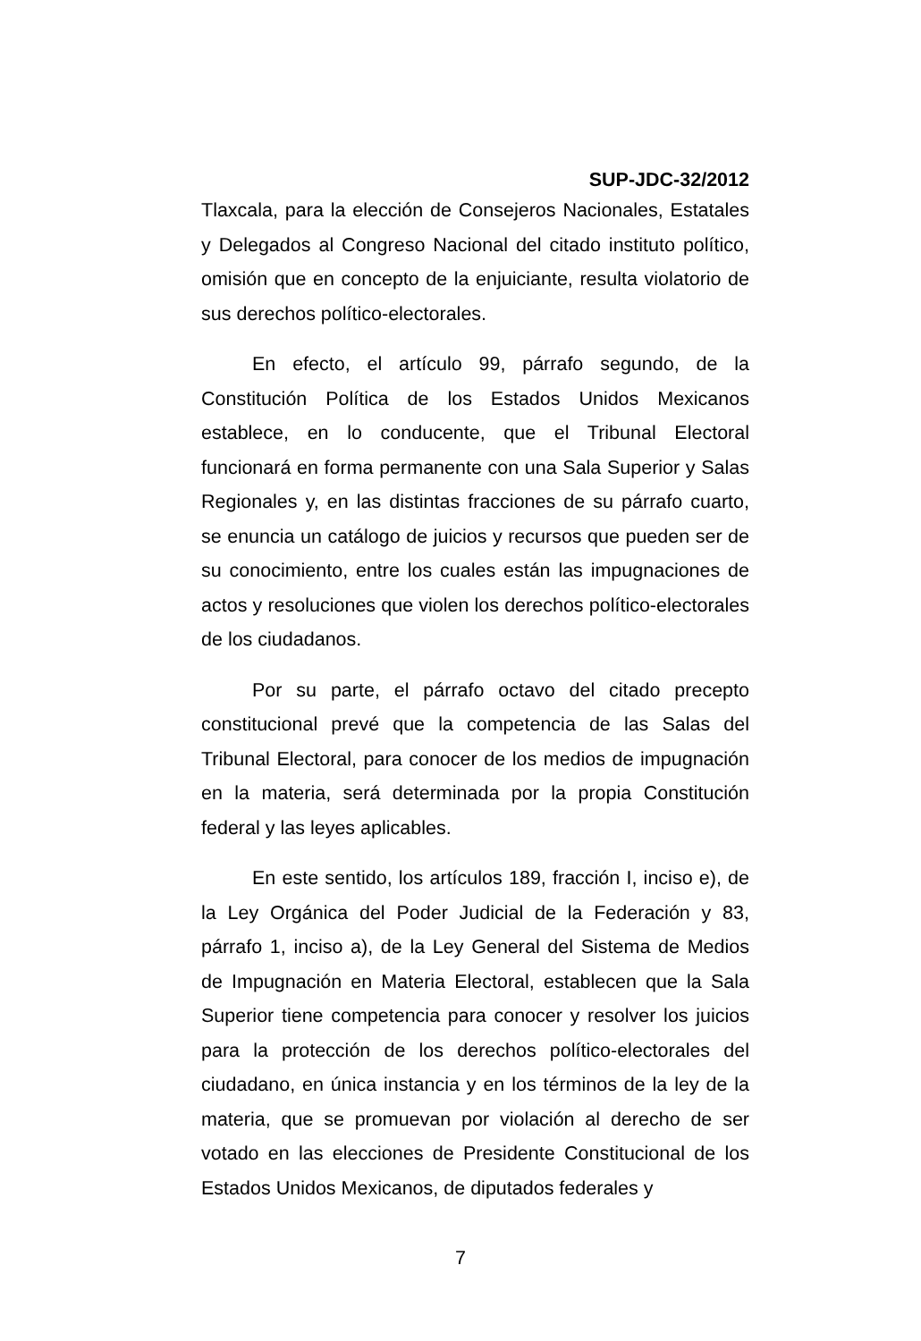SUP-JDC-32/2012
Tlaxcala, para la elección de Consejeros Nacionales, Estatales y Delegados al Congreso Nacional del citado instituto político, omisión que en concepto de la enjuiciante, resulta violatorio de sus derechos político-electorales.
En efecto, el artículo 99, párrafo segundo, de la Constitución Política de los Estados Unidos Mexicanos establece, en lo conducente, que el Tribunal Electoral funcionará en forma permanente con una Sala Superior y Salas Regionales y, en las distintas fracciones de su párrafo cuarto, se enuncia un catálogo de juicios y recursos que pueden ser de su conocimiento, entre los cuales están las impugnaciones de actos y resoluciones que violen los derechos político-electorales de los ciudadanos.
Por su parte, el párrafo octavo del citado precepto constitucional prevé que la competencia de las Salas del Tribunal Electoral, para conocer de los medios de impugnación en la materia, será determinada por la propia Constitución federal y las leyes aplicables.
En este sentido, los artículos 189, fracción I, inciso e), de la Ley Orgánica del Poder Judicial de la Federación y 83, párrafo 1, inciso a), de la Ley General del Sistema de Medios de Impugnación en Materia Electoral, establecen que la Sala Superior tiene competencia para conocer y resolver los juicios para la protección de los derechos político-electorales del ciudadano, en única instancia y en los términos de la ley de la materia, que se promuevan por violación al derecho de ser votado en las elecciones de Presidente Constitucional de los Estados Unidos Mexicanos, de diputados federales y
7